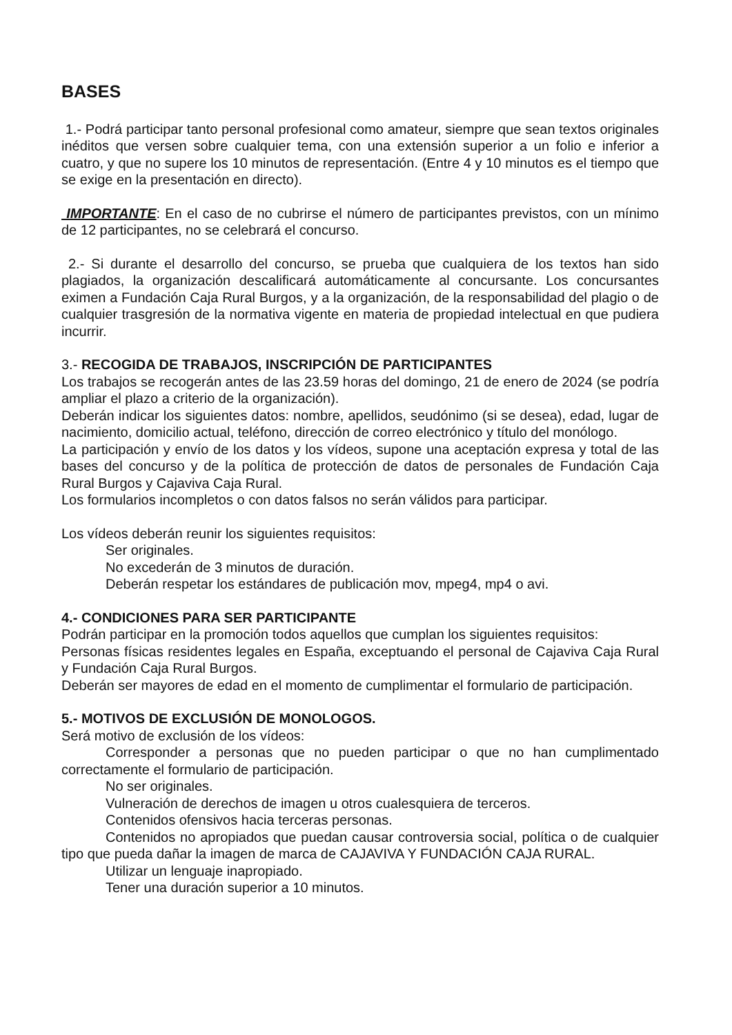BASES
1.- Podrá participar tanto personal profesional como amateur, siempre que sean textos originales inéditos que versen sobre cualquier tema, con una extensión superior a un folio e inferior a cuatro, y que no supere los 10 minutos de representación. (Entre 4 y 10 minutos es el tiempo que se exige en la presentación en directo).
IMPORTANTE: En el caso de no cubrirse el número de participantes previstos, con un mínimo de 12 participantes, no se celebrará el concurso.
2.- Si durante el desarrollo del concurso, se prueba que cualquiera de los textos han sido plagiados, la organización descalificará automáticamente al concursante. Los concursantes eximen a Fundación Caja Rural Burgos, y a la organización, de la responsabilidad del plagio o de cualquier trasgresión de la normativa vigente en materia de propiedad intelectual en que pudiera incurrir.
3.- RECOGIDA DE TRABAJOS, INSCRIPCIÓN DE PARTICIPANTES
Los trabajos se recogerán antes de las 23.59 horas del domingo, 21 de enero de 2024 (se podría ampliar el plazo a criterio de la organización).
Deberán indicar los siguientes datos: nombre, apellidos, seudónimo (si se desea), edad, lugar de nacimiento, domicilio actual, teléfono, dirección de correo electrónico y título del monólogo.
La participación y envío de los datos y los vídeos, supone una aceptación expresa y total de las bases del concurso y de la política de protección de datos de personales de Fundación Caja Rural Burgos y Cajaviva Caja Rural.
Los formularios incompletos o con datos falsos no serán válidos para participar.
Los vídeos deberán reunir los siguientes requisitos:
Ser originales.
No excederán de 3 minutos de duración.
Deberán respetar los estándares de publicación mov, mpeg4, mp4 o avi.
4.- CONDICIONES PARA SER PARTICIPANTE
Podrán participar en la promoción todos aquellos que cumplan los siguientes requisitos:
Personas físicas residentes legales en España, exceptuando el personal de Cajaviva Caja Rural y Fundación Caja Rural Burgos.
Deberán ser mayores de edad en el momento de cumplimentar el formulario de participación.
5.- MOTIVOS DE EXCLUSIÓN DE MONOLOGOS.
Será motivo de exclusión de los vídeos:
Corresponder a personas que no pueden participar o que no han cumplimentado correctamente el formulario de participación.
No ser originales.
Vulneración de derechos de imagen u otros cualesquiera de terceros.
Contenidos ofensivos hacia terceras personas.
Contenidos no apropiados que puedan causar controversia social, política o de cualquier tipo que pueda dañar la imagen de marca de CAJAVIVA Y FUNDACIÓN CAJA RURAL.
Utilizar un lenguaje inapropiado.
Tener una duración superior a 10 minutos.